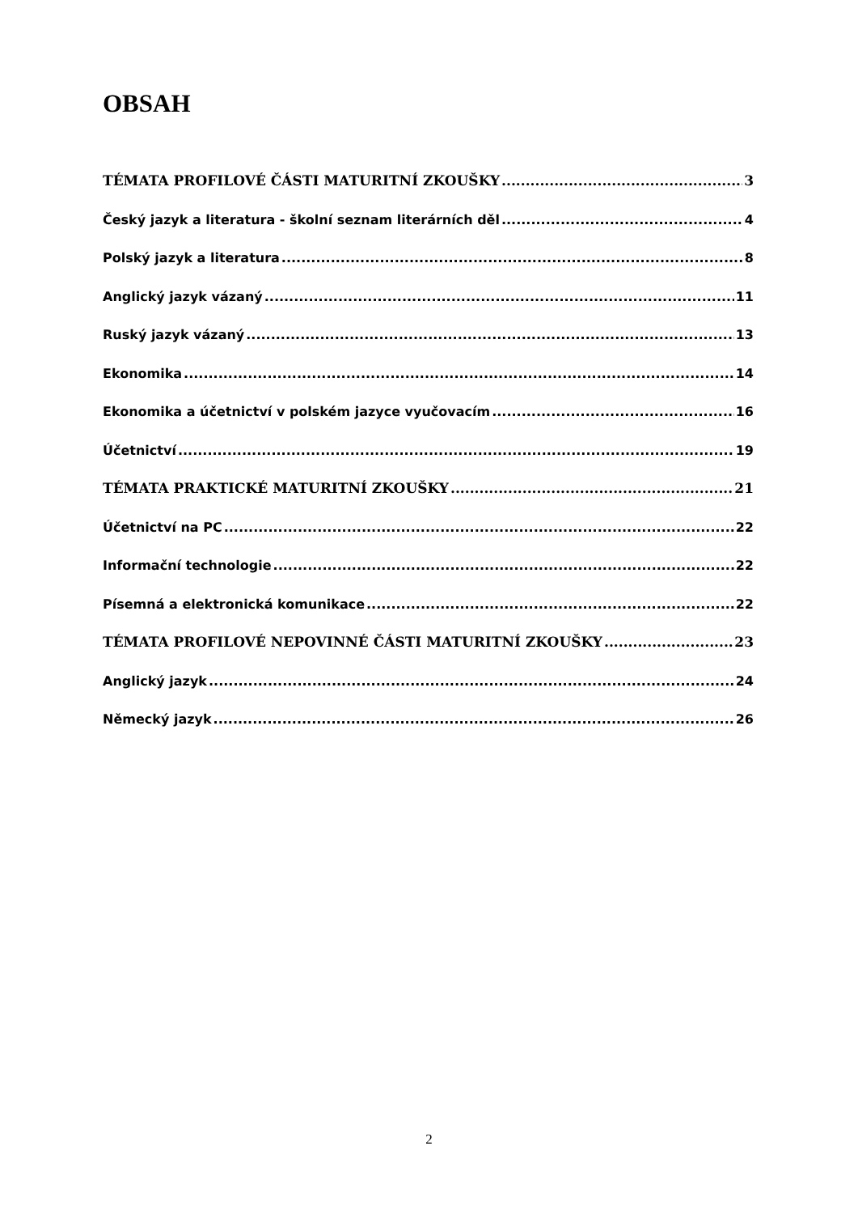OBSAH
TÉMATA PROFILOVÉ ČÁSTI MATURITNÍ ZKOUŠKY 3
Český jazyk a literatura - školní seznam literárních děl 4
Polský jazyk a literatura 8
Anglický jazyk vázaný 11
Ruský jazyk vázaný 13
Ekonomika 14
Ekonomika a účetnictví v polském jazyce vyučovacím 16
Účetnictví 19
TÉMATA PRAKTICKÉ MATURITNÍ ZKOUŠKY 21
Účetnictví na PC 22
Informační technologie 22
Písemná a elektronická komunikace 22
TÉMATA PROFILOVÉ NEPOVINNÉ ČÁSTI MATURITNÍ ZKOUŠKY 23
Anglický jazyk 24
Německý jazyk 26
2